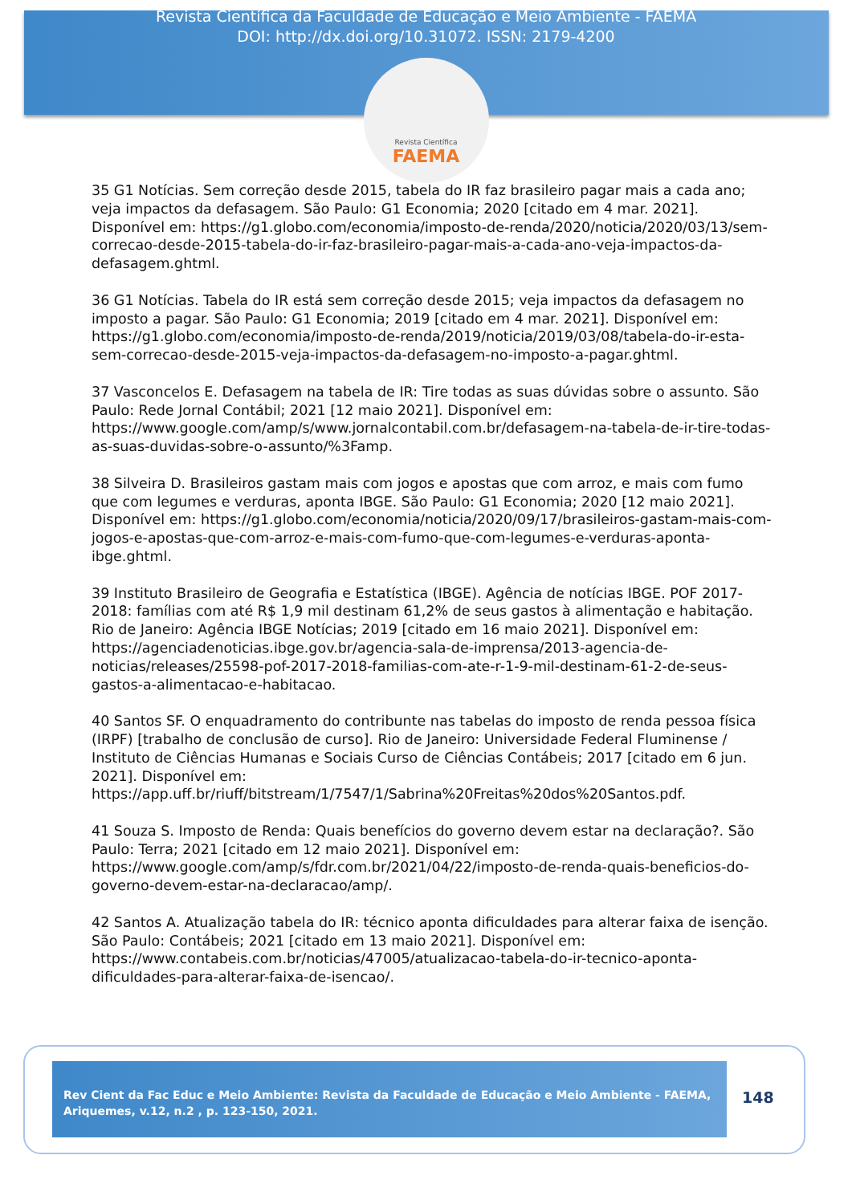Revista Científica da Faculdade de Educação e Meio Ambiente - FAEMA
DOI: http://dx.doi.org/10.31072. ISSN: 2179-4200
Revista Científica
FAEMA
35 G1 Notícias. Sem correção desde 2015, tabela do IR faz brasileiro pagar mais a cada ano; veja impactos da defasagem. São Paulo: G1 Economia; 2020 [citado em 4 mar. 2021]. Disponível em: https://g1.globo.com/economia/imposto-de-renda/2020/noticia/2020/03/13/sem-correcao-desde-2015-tabela-do-ir-faz-brasileiro-pagar-mais-a-cada-ano-veja-impactos-da-defasagem.ghtml.
36 G1 Notícias. Tabela do IR está sem correção desde 2015; veja impactos da defasagem no imposto a pagar. São Paulo: G1 Economia; 2019 [citado em 4 mar. 2021]. Disponível em: https://g1.globo.com/economia/imposto-de-renda/2019/noticia/2019/03/08/tabela-do-ir-esta-sem-correcao-desde-2015-veja-impactos-da-defasagem-no-imposto-a-pagar.ghtml.
37 Vasconcelos E. Defasagem na tabela de IR: Tire todas as suas dúvidas sobre o assunto. São Paulo: Rede Jornal Contábil; 2021 [12 maio 2021]. Disponível em: https://www.google.com/amp/s/www.jornalcontabil.com.br/defasagem-na-tabela-de-ir-tire-todas-as-suas-duvidas-sobre-o-assunto/%3Famp.
38 Silveira D. Brasileiros gastam mais com jogos e apostas que com arroz, e mais com fumo que com legumes e verduras, aponta IBGE. São Paulo: G1 Economia; 2020 [12 maio 2021]. Disponível em: https://g1.globo.com/economia/noticia/2020/09/17/brasileiros-gastam-mais-com-jogos-e-apostas-que-com-arroz-e-mais-com-fumo-que-com-legumes-e-verduras-aponta-ibge.ghtml.
39 Instituto Brasileiro de Geografia e Estatística (IBGE). Agência de notícias IBGE. POF 2017-2018: famílias com até R$ 1,9 mil destinam 61,2% de seus gastos à alimentação e habitação. Rio de Janeiro: Agência IBGE Notícias; 2019 [citado em 16 maio 2021]. Disponível em: https://agenciadenoticias.ibge.gov.br/agencia-sala-de-imprensa/2013-agencia-de-noticias/releases/25598-pof-2017-2018-familias-com-ate-r-1-9-mil-destinam-61-2-de-seus-gastos-a-alimentacao-e-habitacao.
40 Santos SF. O enquadramento do contribunte nas tabelas do imposto de renda pessoa física (IRPF) [trabalho de conclusão de curso]. Rio de Janeiro: Universidade Federal Fluminense / Instituto de Ciências Humanas e Sociais Curso de Ciências Contábeis; 2017 [citado em 6 jun. 2021]. Disponível em: https://app.uff.br/riuff/bitstream/1/7547/1/Sabrina%20Freitas%20dos%20Santos.pdf.
41 Souza S. Imposto de Renda: Quais benefícios do governo devem estar na declaração?. São Paulo: Terra; 2021 [citado em 12 maio 2021]. Disponível em: https://www.google.com/amp/s/fdr.com.br/2021/04/22/imposto-de-renda-quais-beneficios-do-governo-devem-estar-na-declaracao/amp/.
42 Santos A. Atualização tabela do IR: técnico aponta dificuldades para alterar faixa de isenção. São Paulo: Contábeis; 2021 [citado em 13 maio 2021]. Disponível em: https://www.contabeis.com.br/noticias/47005/atualizacao-tabela-do-ir-tecnico-aponta-dificuldades-para-alterar-faixa-de-isencao/.
Rev Cient da Fac Educ e Meio Ambiente: Revista da Faculdade de Educação e Meio Ambiente - FAEMA, Ariquemes, v.12, n.2 , p. 123-150, 2021.
148